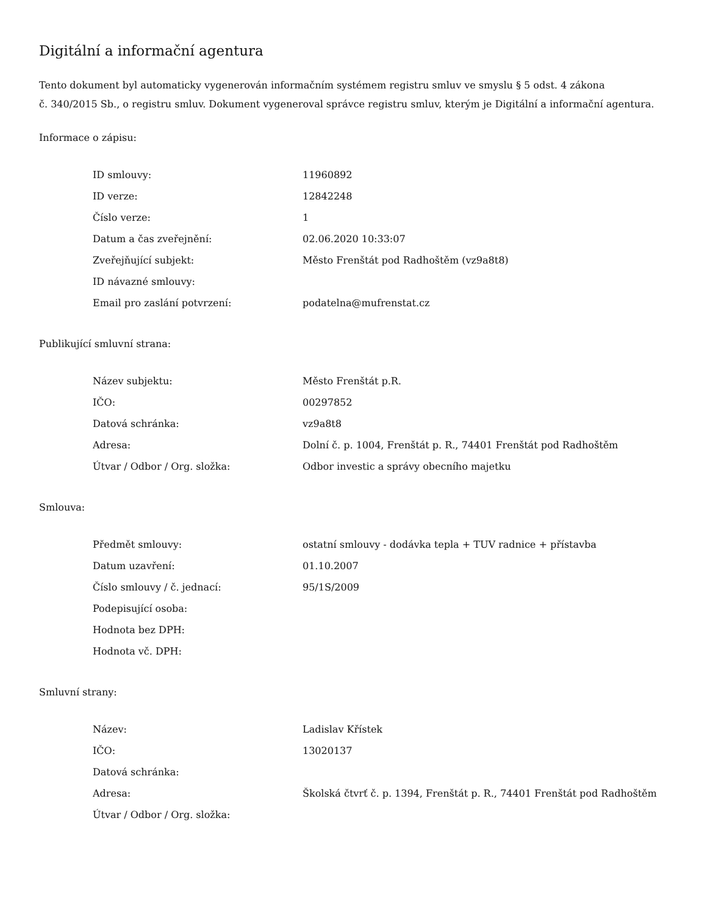Digitální a informační agentura
Tento dokument byl automaticky vygenerován informačním systémem registru smluv ve smyslu § 5 odst. 4 zákona
č. 340/2015 Sb., o registru smluv. Dokument vygeneroval správce registru smluv, kterým je Digitální a informační agentura.
Informace o zápisu:
| ID smlouvy: | 11960892 |
| ID verze: | 12842248 |
| Číslo verze: | 1 |
| Datum a čas zveřejnění: | 02.06.2020 10:33:07 |
| Zveřejňující subjekt: | Město Frenštát pod Radhoštěm (vz9a8t8) |
| ID návazné smlouvy: | |
| Email pro zaslání potvrzení: | podatelna@mufrenstat.cz |
Publikující smluvní strana:
| Název subjektu: | Město Frenštát p.R. |
| IČO: | 00297852 |
| Datová schránka: | vz9a8t8 |
| Adresa: | Dolní č. p. 1004, Frenštát p. R., 74401 Frenštát pod Radhoštěm |
| Útvar / Odbor / Org. složka: | Odbor investic a správy obecního majetku |
Smlouva:
| Předmět smlouvy: | ostatní smlouvy - dodávka tepla + TUV radnice + přístavba |
| Datum uzavření: | 01.10.2007 |
| Číslo smlouvy / č. jednací: | 95/1S/2009 |
| Podepisující osoba: | |
| Hodnota bez DPH: | |
| Hodnota vč. DPH: | |
Smluvní strany:
| Název: | Ladislav Křístek |
| IČO: | 13020137 |
| Datová schránka: | |
| Adresa: | Školská čtvrť č. p. 1394, Frenštát p. R., 74401 Frenštát pod Radhoštěm |
| Útvar / Odbor / Org. složka: | |